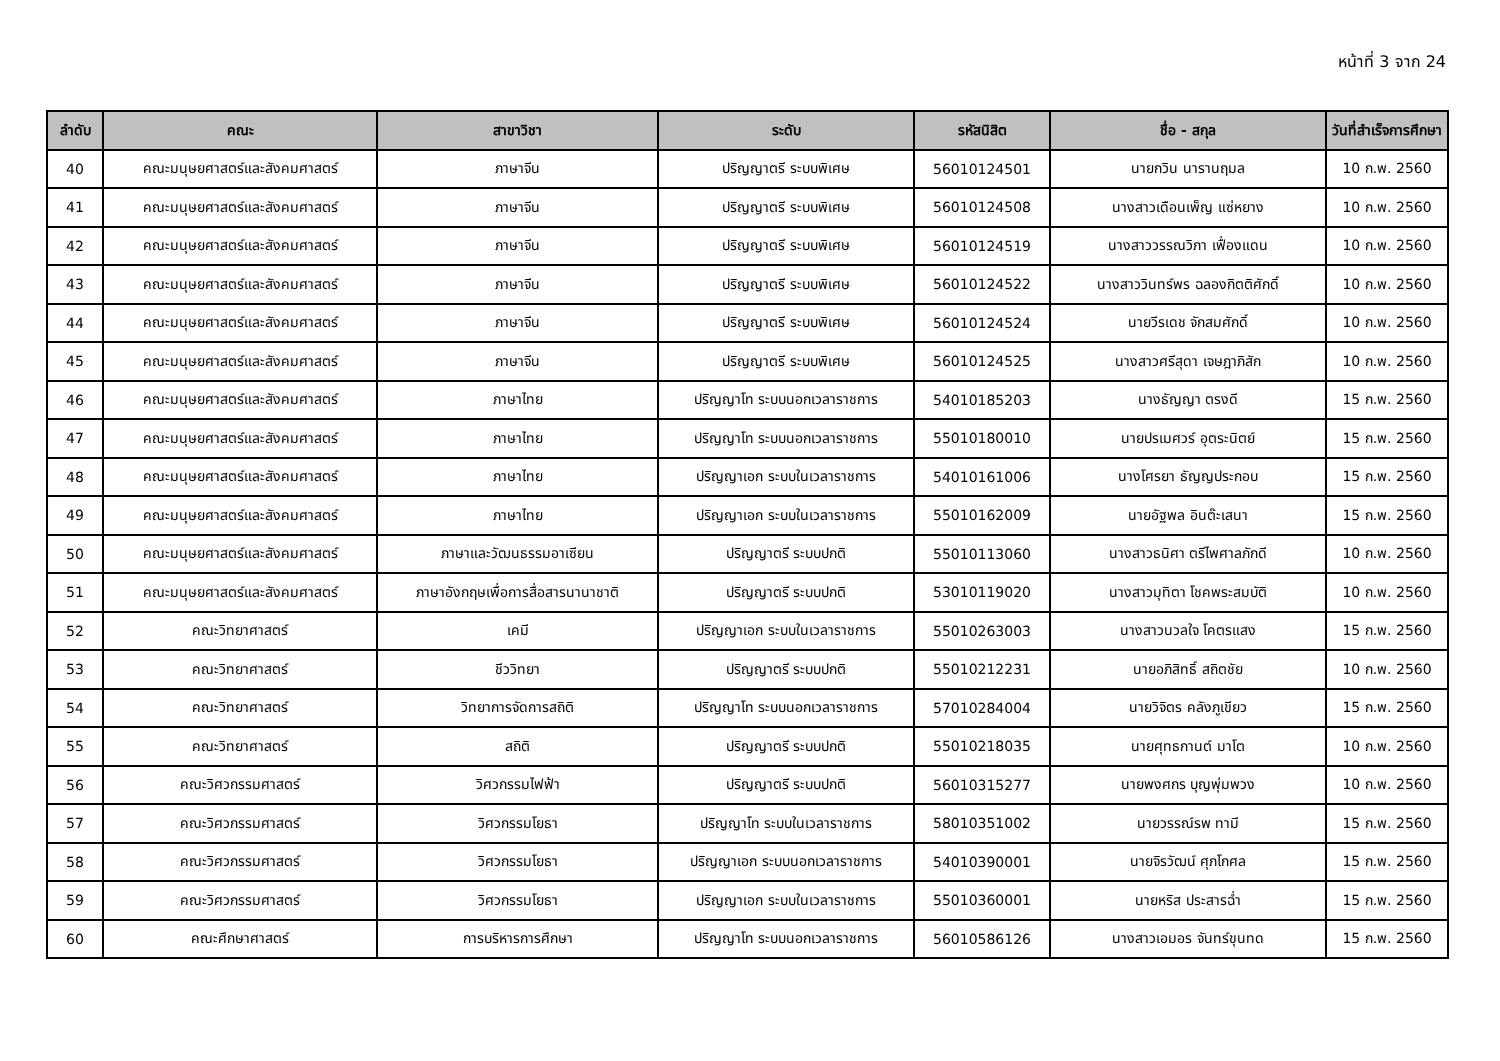หน้าที่ 3 จาก 24
| ลำดับ | คณะ | สาขาวิชา | ระดับ | รหัสนิสิต | ชื่อ - สกุล | วันที่สำเร็จการศึกษา |
| --- | --- | --- | --- | --- | --- | --- |
| 40 | คณะมนุษยศาสตร์และสังคมศาสตร์ | ภาษาจีน | ปริญญาตรี ระบบพิเศษ | 56010124501 | นายกวิน นารานฤมล | 10 ก.พ. 2560 |
| 41 | คณะมนุษยศาสตร์และสังคมศาสตร์ | ภาษาจีน | ปริญญาตรี ระบบพิเศษ | 56010124508 | นางสาวเดือนเพ็ญ แซ่หยาง | 10 ก.พ. 2560 |
| 42 | คณะมนุษยศาสตร์และสังคมศาสตร์ | ภาษาจีน | ปริญญาตรี ระบบพิเศษ | 56010124519 | นางสาววรรณวิภา เฟื่องแดน | 10 ก.พ. 2560 |
| 43 | คณะมนุษยศาสตร์และสังคมศาสตร์ | ภาษาจีน | ปริญญาตรี ระบบพิเศษ | 56010124522 | นางสาววินทร์พร ฉลองกิตติศักดิ์ | 10 ก.พ. 2560 |
| 44 | คณะมนุษยศาสตร์และสังคมศาสตร์ | ภาษาจีน | ปริญญาตรี ระบบพิเศษ | 56010124524 | นายวีรเดช จักสมศักดิ์ | 10 ก.พ. 2560 |
| 45 | คณะมนุษยศาสตร์และสังคมศาสตร์ | ภาษาจีน | ปริญญาตรี ระบบพิเศษ | 56010124525 | นางสาวศรีสุดา เจษฎาภิสัก | 10 ก.พ. 2560 |
| 46 | คณะมนุษยศาสตร์และสังคมศาสตร์ | ภาษาไทย | ปริญญาโท ระบบนอกเวลาราชการ | 54010185203 | นางธัญญา ตรงดี | 15 ก.พ. 2560 |
| 47 | คณะมนุษยศาสตร์และสังคมศาสตร์ | ภาษาไทย | ปริญญาโท ระบบนอกเวลาราชการ | 55010180010 | นายปรเมศวร์ อุตระนิตย์ | 15 ก.พ. 2560 |
| 48 | คณะมนุษยศาสตร์และสังคมศาสตร์ | ภาษาไทย | ปริญญาเอก ระบบในเวลาราชการ | 54010161006 | นางโศรยา ธัญญประกอบ | 15 ก.พ. 2560 |
| 49 | คณะมนุษยศาสตร์และสังคมศาสตร์ | ภาษาไทย | ปริญญาเอก ระบบในเวลาราชการ | 55010162009 | นายอัฐพล อินต๊ะเสนา | 15 ก.พ. 2560 |
| 50 | คณะมนุษยศาสตร์และสังคมศาสตร์ | ภาษาและวัฒนธรรมอาเซียน | ปริญญาตรี ระบบปกติ | 55010113060 | นางสาวธนิศา ตรีไพศาลภักดี | 10 ก.พ. 2560 |
| 51 | คณะมนุษยศาสตร์และสังคมศาสตร์ | ภาษาอังกฤษเพื่อการสื่อสารนานาชาติ | ปริญญาตรี ระบบปกติ | 53010119020 | นางสาวมุทิตา โชคพระสมบัติ | 10 ก.พ. 2560 |
| 52 | คณะวิทยาศาสตร์ | เคมี | ปริญญาเอก ระบบในเวลาราชการ | 55010263003 | นางสาวนวลใจ โคตรแสง | 15 ก.พ. 2560 |
| 53 | คณะวิทยาศาสตร์ | ชีววิทยา | ปริญญาตรี ระบบปกติ | 55010212231 | นายอภิสิทธิ์ สถิตชัย | 10 ก.พ. 2560 |
| 54 | คณะวิทยาศาสตร์ | วิทยาการจัดการสถิติ | ปริญญาโท ระบบนอกเวลาราชการ | 57010284004 | นายวิจิตร คลังภูเขียว | 15 ก.พ. 2560 |
| 55 | คณะวิทยาศาสตร์ | สถิติ | ปริญญาตรี ระบบปกติ | 55010218035 | นายศุทธกานต์ มาโต | 10 ก.พ. 2560 |
| 56 | คณะวิศวกรรมศาสตร์ | วิศวกรรมไฟฟ้า | ปริญญาตรี ระบบปกติ | 56010315277 | นายพงศกร บุญพุ่มพวง | 10 ก.พ. 2560 |
| 57 | คณะวิศวกรรมศาสตร์ | วิศวกรรมโยธา | ปริญญาโท ระบบในเวลาราชการ | 58010351002 | นายวรรณ์รพ ทามี | 15 ก.พ. 2560 |
| 58 | คณะวิศวกรรมศาสตร์ | วิศวกรรมโยธา | ปริญญาเอก ระบบนอกเวลาราชการ | 54010390001 | นายจิรวัฒน์ ศุภโกศล | 15 ก.พ. 2560 |
| 59 | คณะวิศวกรรมศาสตร์ | วิศวกรรมโยธา | ปริญญาเอก ระบบในเวลาราชการ | 55010360001 | นายหริส ประสารฉ่ำ | 15 ก.พ. 2560 |
| 60 | คณะศึกษาศาสตร์ | การบริหารการศึกษา | ปริญญาโท ระบบนอกเวลาราชการ | 56010586126 | นางสาวเอมอร จันทร์ขุนทด | 15 ก.พ. 2560 |